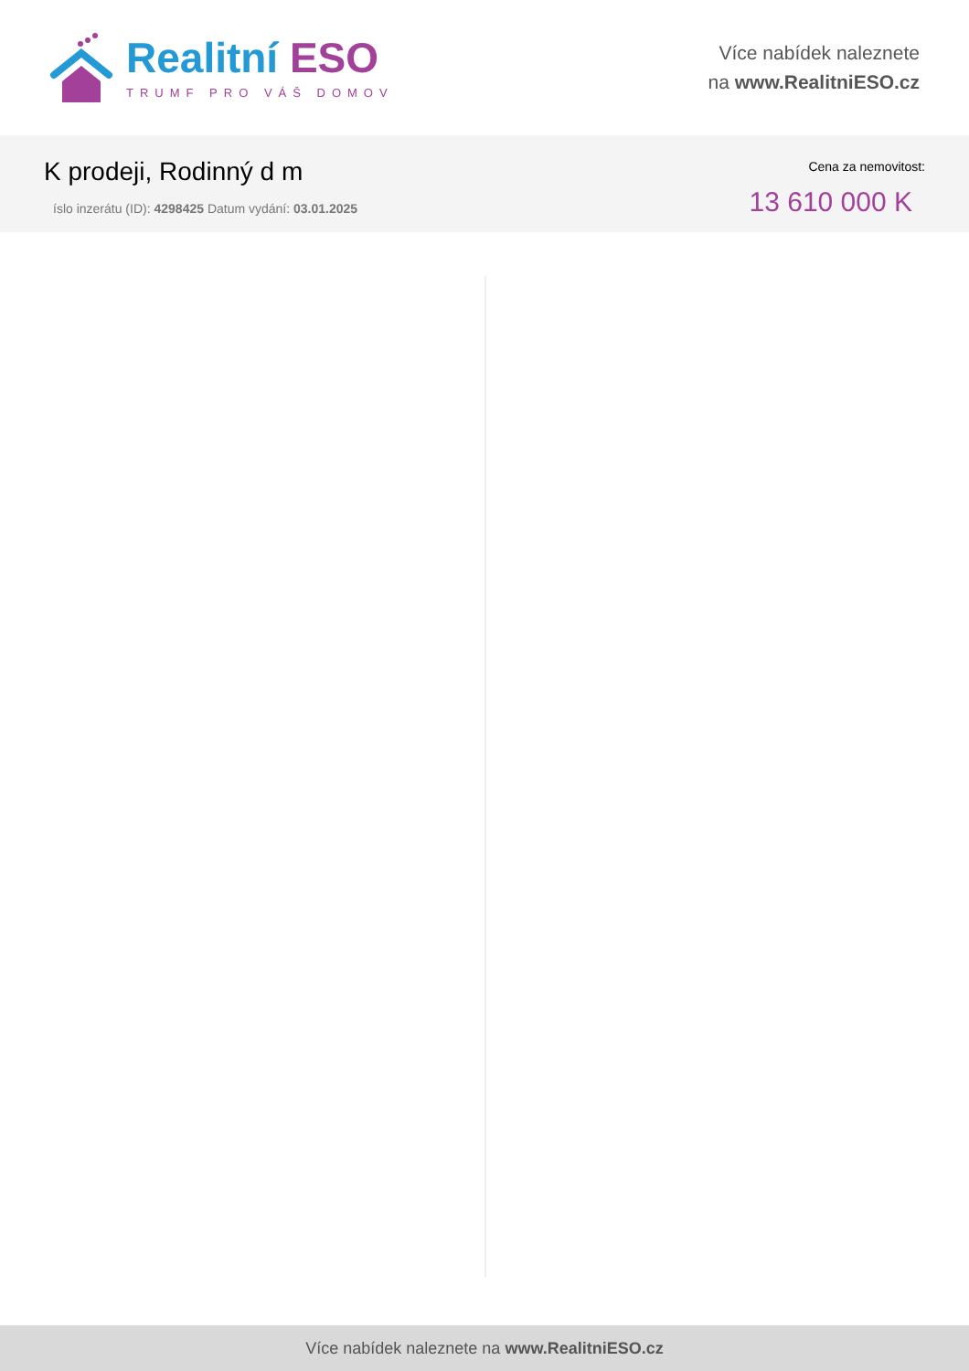Realitní ESO
TRUMF PRO VÁŠ DOMOV
Více nabídek naleznete
na www.RealitniESO.cz
K prodeji, Rodinný d m
íslo inzerátu (ID): 4298425 Datum vydání: 03.01.2025
Cena za nemovitost:
13 610 000 K
Více nabídek naleznete na www.RealitniESO.cz